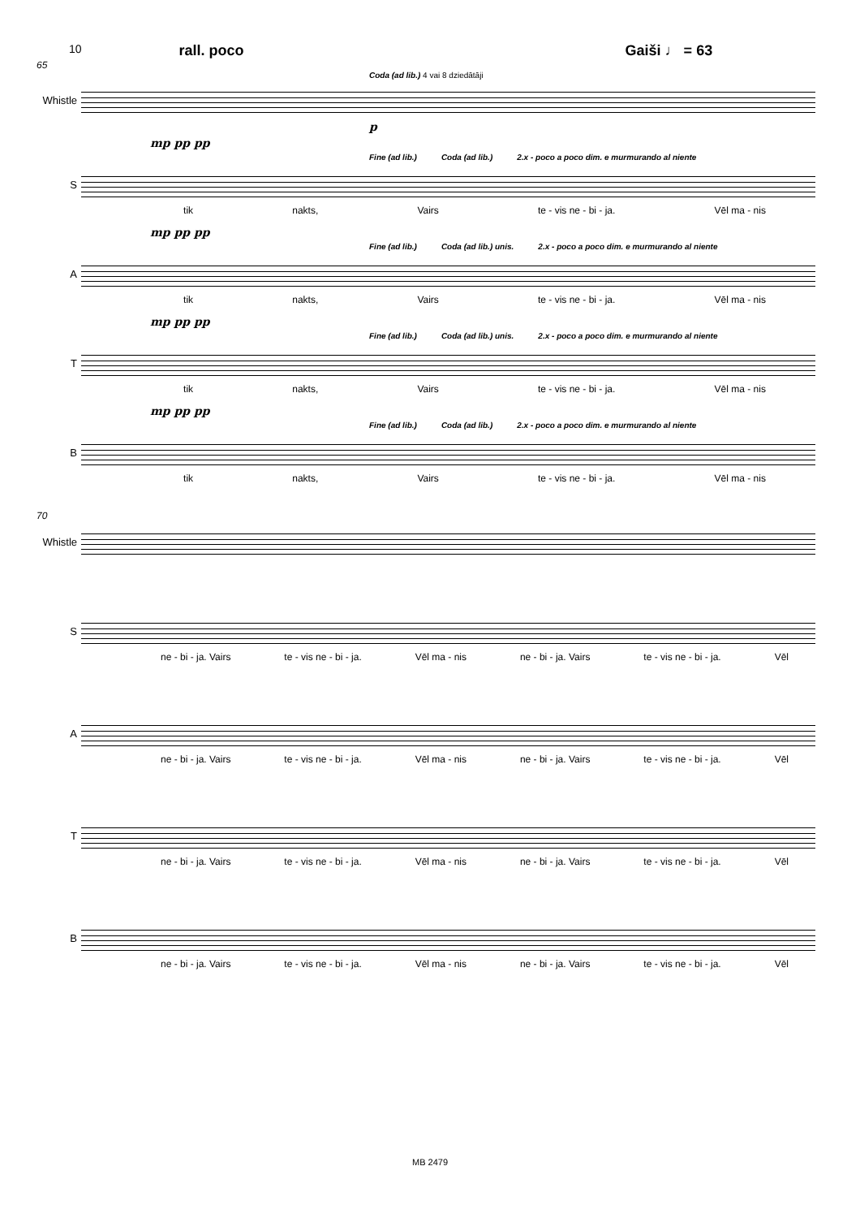10 rall. poco Gaiši ♩ = 63
65
Coda (ad lib.) 4 vai 8 dziedātāji
Whistle
p
mp pp pp
Fine (ad lib.) Coda (ad lib.) 2.x - poco a poco dim. e murmurando al niente
S
tik nakts, Vairs te - vis ne - bi - ja. Vēl ma - nis
mp pp pp
Fine (ad lib.) Coda (ad lib.) unis. 2.x - poco a poco dim. e murmurando al niente
A
tik nakts, Vairs te - vis ne - bi - ja. Vēl ma - nis
mp pp pp
Fine (ad lib.) Coda (ad lib.) unis. 2.x - poco a poco dim. e murmurando al niente
T
tik nakts, Vairs te - vis ne - bi - ja. Vēl ma - nis
mp pp pp
Fine (ad lib.) Coda (ad lib.) 2.x - poco a poco dim. e murmurando al niente
B
tik nakts, Vairs te - vis ne - bi - ja. Vēl ma - nis
70
Whistle
S
ne - bi - ja. Vairs te - vis ne - bi - ja. Vēl ma - nis ne - bi - ja. Vairs te - vis ne - bi - ja. Vēl
A
ne - bi - ja. Vairs te - vis ne - bi - ja. Vēl ma - nis ne - bi - ja. Vairs te - vis ne - bi - ja. Vēl
T
ne - bi - ja. Vairs te - vis ne - bi - ja. Vēl ma - nis ne - bi - ja. Vairs te - vis ne - bi - ja. Vēl
B
ne - bi - ja. Vairs te - vis ne - bi - ja. Vēl ma - nis ne - bi - ja. Vairs te - vis ne - bi - ja. Vēl
MB 2479